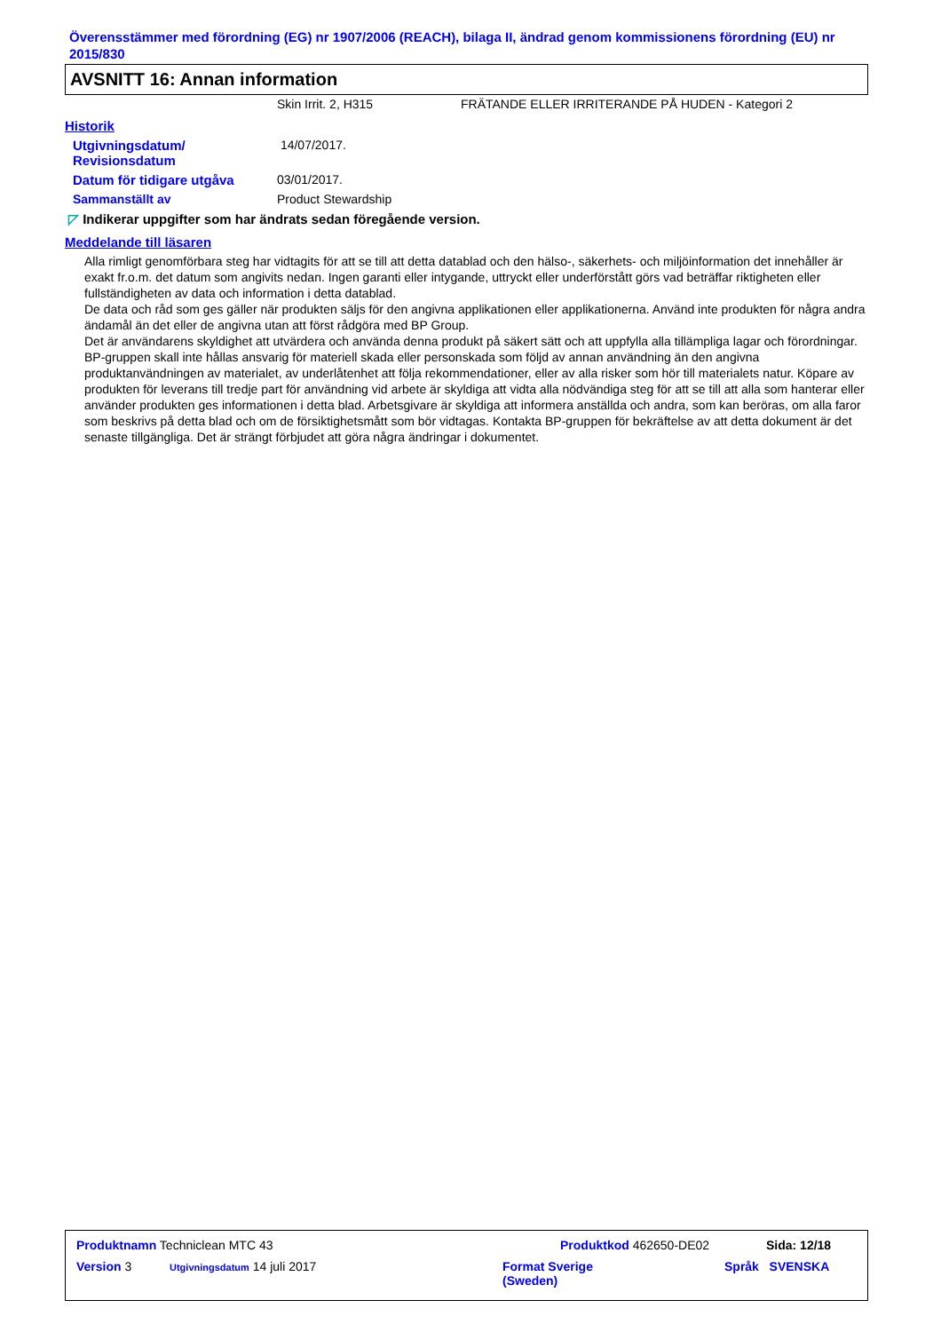Överensstämmer med förordning (EG) nr 1907/2006 (REACH), bilaga II, ändrad genom kommissionens förordning (EU) nr 2015/830
AVSNITT 16: Annan information
Skin Irrit. 2, H315 FRÄTANDE ELLER IRRITERANDE PÅ HUDEN - Kategori 2
Historik
Utgivningsdatum/
Revisionsdatum 14/07/2017.
Datum för tidigare utgåva 03/01/2017.
Sammanställt av Product Stewardship
◸ Indikerar uppgifter som har ändrats sedan föregående version.
Meddelande till läsaren
Alla rimligt genomförbara steg har vidtagits för att se till att detta datablad och den hälso-, säkerhets- och miljöinformation det innehåller är exakt fr.o.m. det datum som angivits nedan. Ingen garanti eller intygande, uttryckt eller underförstått görs vad beträffar riktigheten eller fullständigheten av data och information i detta datablad.
De data och råd som ges gäller när produkten säljs för den angivna applikationen eller applikationerna. Använd inte produkten för några andra ändamål än det eller de angivna utan att först rådgöra med BP Group.
Det är användarens skyldighet att utvärdera och använda denna produkt på säkert sätt och att uppfylla alla tillämpliga lagar och förordningar. BP-gruppen skall inte hållas ansvarig för materiell skada eller personskada som följd av annan användning än den angivna produktanvändningen av materialet, av underlåtenhet att följa rekommendationer, eller av alla risker som hör till materialets natur. Köpare av produkten för leverans till tredje part för användning vid arbete är skyldiga att vidta alla nödvändiga steg för att se till att alla som hanterar eller använder produkten ges informationen i detta blad. Arbetsgivare är skyldiga att informera anställda och andra, som kan beröras, om alla faror som beskrivs på detta blad och om de försiktighetsmått som bör vidtagas. Kontakta BP-gruppen för bekräftelse av att detta dokument är det senaste tillgängliga. Det är strängt förbjudet att göra några ändringar i dokumentet.
Produktnamn Techniclean MTC 43 Produktkod 462650-DE02 Sida: 12/18
Version 3 Utgivningsdatum 14 juli 2017 Format Sverige
(Sweden) Språk SVENSKA